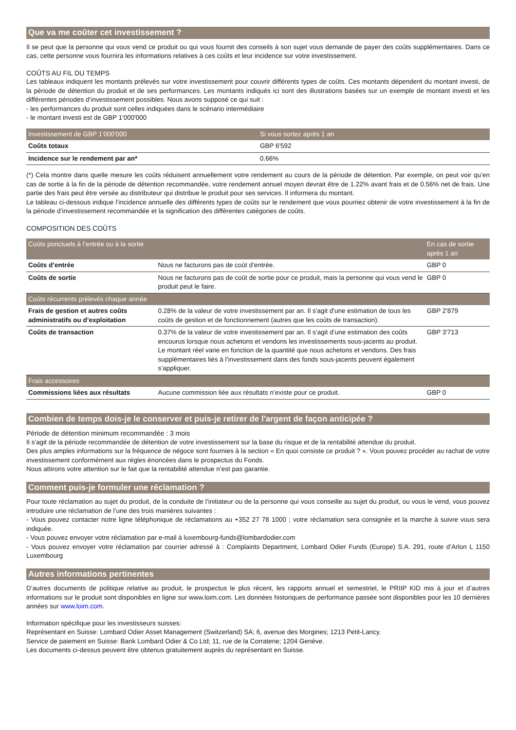Que va me coûter cet investissement ?
Il se peut que la personne qui vous vend ce produit ou qui vous fournit des conseils à son sujet vous demande de payer des coûts supplémentaires. Dans ce cas, cette personne vous fournira les informations relatives à ces coûts et leur incidence sur votre investissement.
COÛTS AU FIL DU TEMPS
Les tableaux indiquent les montants prélevés sur votre investissement pour couvrir différents types de coûts. Ces montants dépendent du montant investi, de la période de détention du produit et de ses performances. Les montants indiqués ici sont des illustrations basées sur un exemple de montant investi et les différentes périodes d’investissement possibles. Nous avons supposé ce qui suit :
- les performances du produit sont celles indiquées dans le scénario intermédiaire
- le montant investi est de GBP 1'000'000
| Investissement de GBP 1'000'000 | Si vous sortez après 1 an |
| --- | --- |
| Coûts totaux | GBP 6'592 |
| Incidence sur le rendement par an* | 0.66% |
(*) Cela montre dans quelle mesure les coûts réduisent annuellement votre rendement au cours de la période de détention. Par exemple, on peut voir qu’en cas de sortie à la fin de la période de détention recommandée, votre rendement annuel moyen devrait être de 1.22% avant frais et de 0.56% net de frais. Une partie des frais peut être versée au distributeur qui distribue le produit pour ses services. Il informera du montant.
Le tableau ci-dessous indique l’incidence annuelle des différents types de coûts sur le rendement que vous pourriez obtenir de votre investissement à la fin de la période d’investissement recommandée et la signification des différentes catégories de coûts.
COMPOSITION DES COÛTS
| Coûts ponctuels à l’entrée ou à la sortie | | En cas de sortie après 1 an |
| --- | --- | --- |
| Coûts d’entrée | Nous ne facturons pas de coût d’entrée. | GBP 0 |
| Coûts de sortie | Nous ne facturons pas de coût de sortie pour ce produit, mais la personne qui vous vend le produit peut le faire. | GBP 0 |
| Coûts récurrents prélevés chaque année | | |
| Frais de gestion et autres coûts administratifs ou d’exploitation | 0.28% de la valeur de votre investissement par an. Il s'agit d'une estimation de tous les coûts de gestion et de fonctionnement (autres que les coûts de transaction). | GBP 2'879 |
| Coûts de transaction | 0.37% de la valeur de votre investissement par an. Il s’agit d’une estimation des coûts encourus lorsque nous achetons et vendons les investissements sous-jacents au produit. Le montant réel varie en fonction de la quantité que nous achetons et vendons. Des frais supplémentaires liés à l’investissement dans des fonds sous-jacents peuvent également s’appliquer. | GBP 3'713 |
| Frais accessoires | | |
| Commissions liées aux résultats | Aucune commission liée aux résultats n’existe pour ce produit. | GBP 0 |
Combien de temps dois-je le conserver et puis-je retirer de l'argent de façon anticipée ?
Période de détention minimum recommandée : 3 mois
Il s’agit de la période recommandée de détention de votre investissement sur la base du risque et de la rentabilité attendue du produit.
Des plus amples informations sur la fréquence de négoce sont fournies à la section « En quoi consiste ce produit ? ». Vous pouvez procéder au rachat de votre investissement conformément aux règles énoncées dans le prospectus du Fonds.
Nous attirons votre attention sur le fait que la rentabilité attendue n’est pas garantie.
Comment puis-je formuler une réclamation ?
Pour toute réclamation au sujet du produit, de la conduite de l’initiateur ou de la personne qui vous conseille au sujet du produit, ou vous le vend, vous pouvez introduire une réclamation de l’une des trois manières suivantes :
- Vous pouvez contacter notre ligne téléphonique de réclamations au +352 27 78 1000 ; votre réclamation sera consignée et la marche à suivre vous sera indiquée.
- Vous pouvez envoyer votre réclamation par e-mail à luxembourg-funds@lombardodier.com
- Vous pouvez envoyer votre réclamation par courrier adressé à : Complaints Department, Lombard Odier Funds (Europe) S.A. 291, route d’Arlon L 1150 Luxembourg
Autres informations pertinentes
D’autres documents de politique relative au produit, le prospectus le plus récent, les rapports annuel et semestriel, le PRIIP KID mis à jour et d’autres informations sur le produit sont disponibles en ligne sur www.loim.com. Les données historiques de performance passée sont disponibles pour les 10 dernières années sur www.loim.com.
Information spécifique pour les investisseurs suisses:
Représentant en Suisse: Lombard Odier Asset Management (Switzerland) SA; 6, avenue des Morgines; 1213 Petit-Lancy.
Service de paiement en Suisse: Bank Lombard Odier & Co Ltd; 11, rue de la Corraterie; 1204 Genève.
Les documents ci-dessus peuvent être obtenus gratuitement auprès du représentant en Suisse.